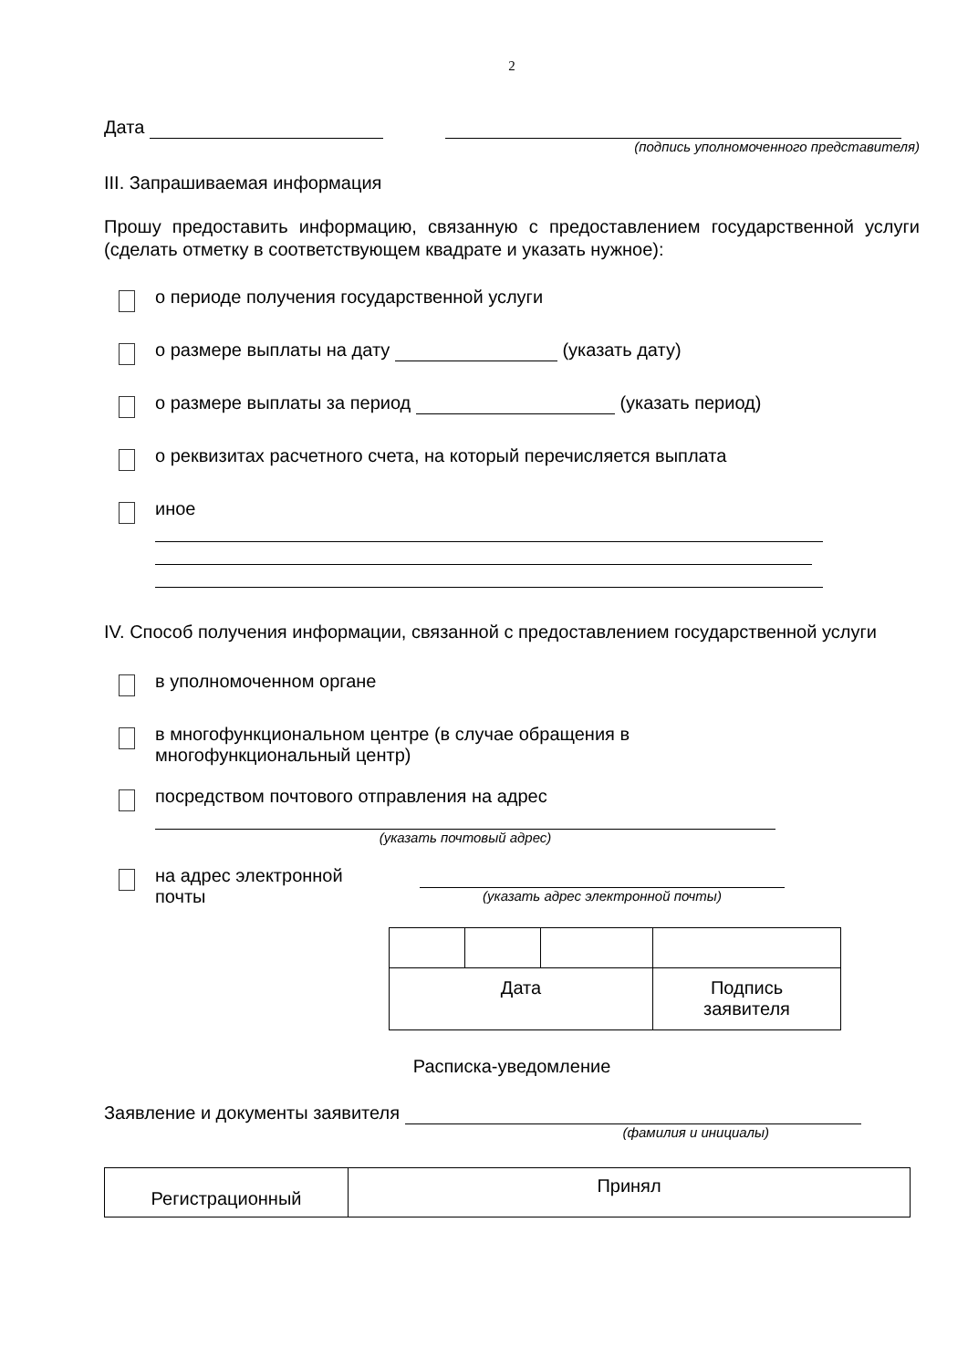2
Дата
(подпись уполномоченного представителя)
III. Запрашиваемая информация
Прошу предоставить информацию, связанную с предоставлением государственной услуги (сделать отметку в соответствующем квадрате и указать нужное):
о периоде получения государственной услуги
о размере выплаты на дату (указать дату)
о размере выплаты за период (указать период)
о реквизитах расчетного счета, на который перечисляется выплата
иное
IV. Способ получения информации, связанной с предоставлением государственной услуги
в уполномоченном органе
в многофункциональном центре (в случае обращения в
многофункциональный центр)
посредством почтового отправления на адрес
(указать почтовый адрес)
на адрес электронной
почты
(указать адрес электронной почты)
| Дата | | | Подпись заявителя |
Расписка-уведомление
Заявление и документы заявителя
(фамилия и инициалы)
| Регистрационный | Принял |